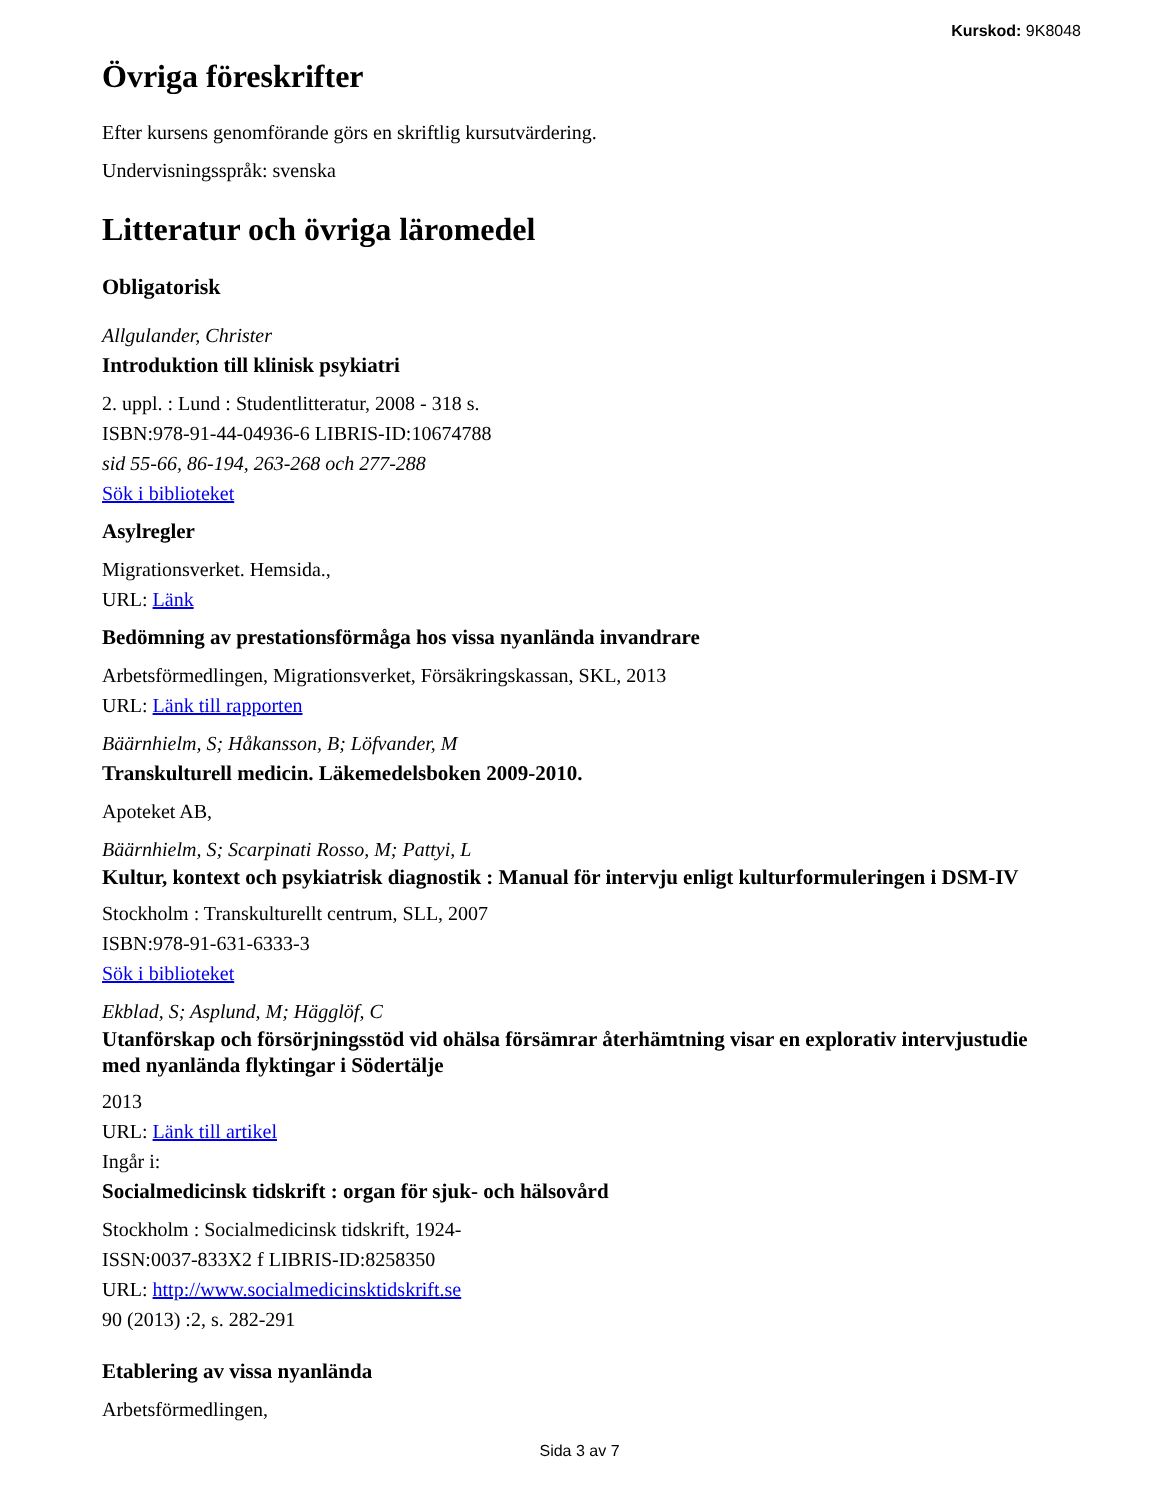Kurskod: 9K8048
Övriga föreskrifter
Efter kursens genomförande görs en skriftlig kursutvärdering.
Undervisningsspråk: svenska
Litteratur och övriga läromedel
Obligatorisk
Allgulander, Christer
Introduktion till klinisk psykiatri
2. uppl. : Lund : Studentlitteratur, 2008 - 318 s.
ISBN:978-91-44-04936-6 LIBRIS-ID:10674788
sid 55-66, 86-194, 263-268 och 277-288
Sök i biblioteket
Asylregler
Migrationsverket. Hemsida.,
URL: Länk
Bedömning av prestationsförmåga hos vissa nyanlända invandrare
Arbetsförmedlingen, Migrationsverket, Försäkringskassan, SKL, 2013
URL: Länk till rapporten
Bäärnhielm, S; Håkansson, B; Löfvander, M
Transkulturell medicin. Läkemedelsboken 2009-2010.
Apoteket AB,
Bäärnhielm, S; Scarpinati Rosso, M; Pattyi, L
Kultur, kontext och psykiatrisk diagnostik : Manual för intervju enligt kulturformuleringen i DSM-IV
Stockholm : Transkulturellt centrum, SLL, 2007
ISBN:978-91-631-6333-3
Sök i biblioteket
Ekblad, S; Asplund, M; Hägglöf, C
Utanförskap och försörjningsstöd vid ohälsa försämrar återhämtning visar en explorativ intervjustudie med nyanlända flyktingar i Södertälje
2013
URL: Länk till artikel
Ingår i:
Socialmedicinsk tidskrift : organ för sjuk- och hälsovård
Stockholm : Socialmedicinsk tidskrift, 1924-
ISSN:0037-833X2 f LIBRIS-ID:8258350
URL: http://www.socialmedicinsktidskrift.se
90 (2013) :2, s. 282-291
Etablering av vissa nyanlända
Arbetsförmedlingen,
Sida 3 av 7